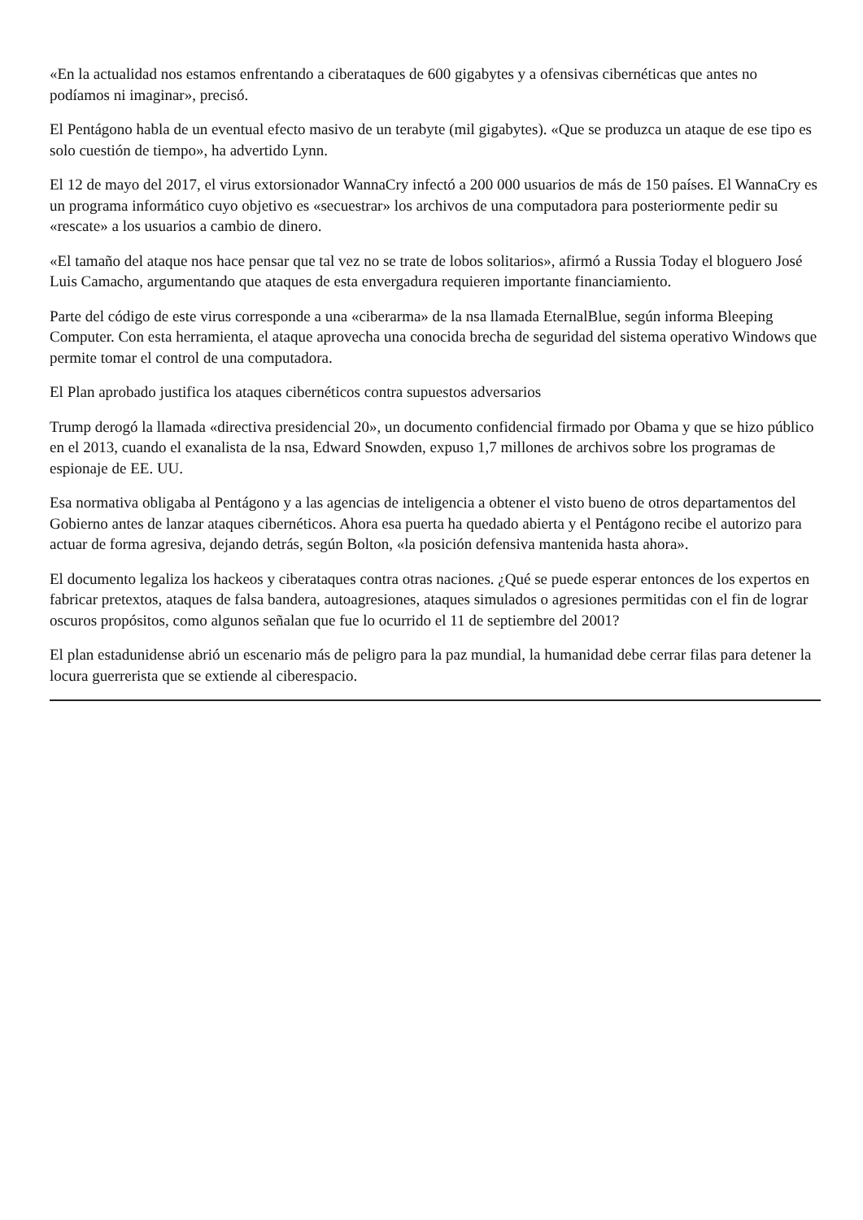«En la actualidad nos estamos enfrentando a ciberataques de 600 gigabytes y a ofensivas cibernéticas que antes no podíamos ni imaginar», precisó.
El Pentágono habla de un eventual efecto masivo de un terabyte (mil gigabytes). «Que se produzca un ataque de ese tipo es solo cuestión de tiempo», ha advertido Lynn.
El 12 de mayo del 2017, el virus extorsionador WannaCry infectó a 200 000 usuarios de más de 150 países. El WannaCry es un programa informático cuyo objetivo es «secuestrar» los archivos de una computadora para posteriormente pedir su «rescate» a los usuarios a cambio de dinero.
«El tamaño del ataque nos hace pensar que tal vez no se trate de lobos solitarios», afirmó a Russia Today el bloguero José Luis Camacho, argumentando que ataques de esta envergadura requieren importante financiamiento.
Parte del código de este virus corresponde a una «ciberarma» de la nsa llamada EternalBlue, según informa Bleeping Computer. Con esta herramienta, el ataque aprovecha una conocida brecha de seguridad del sistema operativo Windows que permite tomar el control de una computadora.
El Plan aprobado justifica los ataques cibernéticos contra supuestos adversarios
Trump derogó la llamada «directiva presidencial 20», un documento confidencial firmado por Obama y que se hizo público en el 2013, cuando el exanalista de la nsa, Edward Snowden, expuso 1,7 millones de archivos sobre los programas de espionaje de EE. UU.
Esa normativa obligaba al Pentágono y a las agencias de inteligencia a obtener el visto bueno de otros departamentos del Gobierno antes de lanzar ataques cibernéticos. Ahora esa puerta ha quedado abierta y el Pentágono recibe el autorizo para actuar de forma agresiva, dejando detrás, según Bolton, «la posición defensiva mantenida hasta ahora».
El documento legaliza los hackeos y ciberataques contra otras naciones. ¿Qué se puede esperar entonces de los expertos en fabricar pretextos, ataques de falsa bandera, autoagresiones, ataques simulados o agresiones permitidas con el fin de lograr oscuros propósitos, como algunos señalan que fue lo ocurrido el 11 de septiembre del 2001?
El plan estadunidense abrió un escenario más de peligro para la paz mundial, la humanidad debe cerrar filas para detener la locura guerrerista que se extiende al ciberespacio.